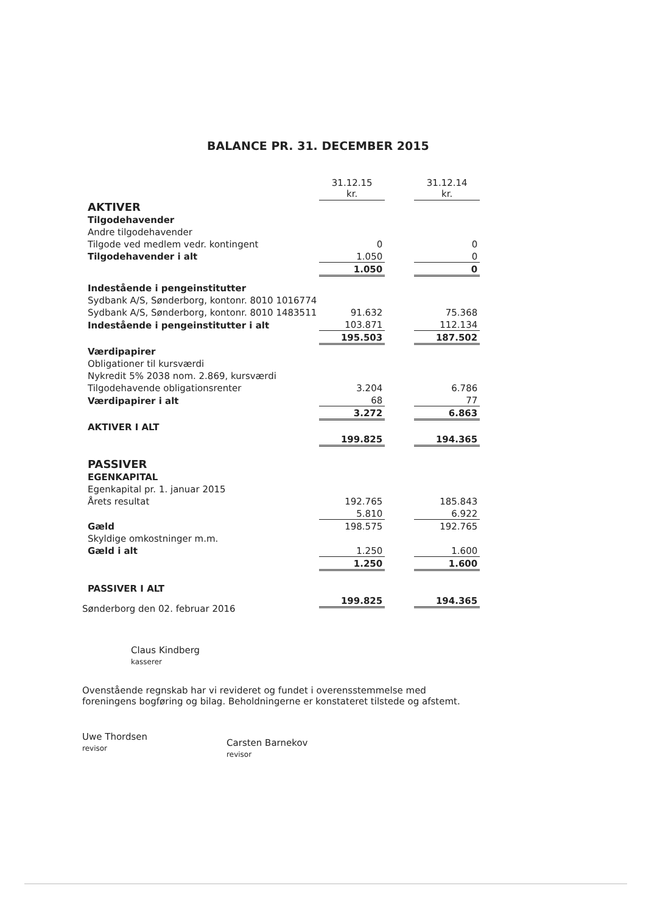BALANCE PR. 31. DECEMBER 2015
| | 31.12.15 kr. | | 31.12.14 kr. |
| AKTIVER | | | |
| Tilgodehavender | | | |
| Andre tilgodehavender | | | |
| Tilgode ved medlem vedr. kontingent | 0 | | 0 |
| Tilgodehavender i alt | 1.050 | | 0 |
| | 1.050 | | 0 |
| Indestående i pengeinstitutter | | | |
| Sydbank A/S, Sønderborg, kontonr. 8010 1016774 | | | |
| Sydbank A/S, Sønderborg, kontonr. 8010 1483511 | 91.632 | | 75.368 |
| Indestående i pengeinstitutter i alt | 103.871 | | 112.134 |
| | 195.503 | | 187.502 |
| Værdipapirer | | | |
| Obligationer til kursværdi | | | |
| Nykredit 5% 2038 nom. 2.869, kursværdi | | | |
| Tilgodehavende obligationsrenter | 3.204 | | 6.786 |
| Værdipapirer i alt | 68 | | 77 |
| | 3.272 | | 6.863 |
| AKTIVER I ALT | | | |
| | 199.825 | | 194.365 |
| PASSIVER | | | |
| EGENKAPITAL | | | |
| Egenkapital pr. 1. januar 2015 | | | |
| Årets resultat | 192.765 | | 185.843 |
| | 5.810 | | 6.922 |
| Gæld | 198.575 | | 192.765 |
| Skyldige omkostninger m.m. | | | |
| Gæld i alt | 1.250 | | 1.600 |
| | 1.250 | | 1.600 |
| PASSIVER I ALT | | | |
| | 199.825 | | 194.365 |
Sønderborg den 02. februar 2016
Claus Kindberg
kasserer
Ovenstående regnskab har vi revideret og fundet i overensstemmelse med foreningens bogføring og bilag. Beholdningerne er konstateret tilstede og afstemt.
Uwe Thordsen
revisor
Carsten Barnekov
revisor